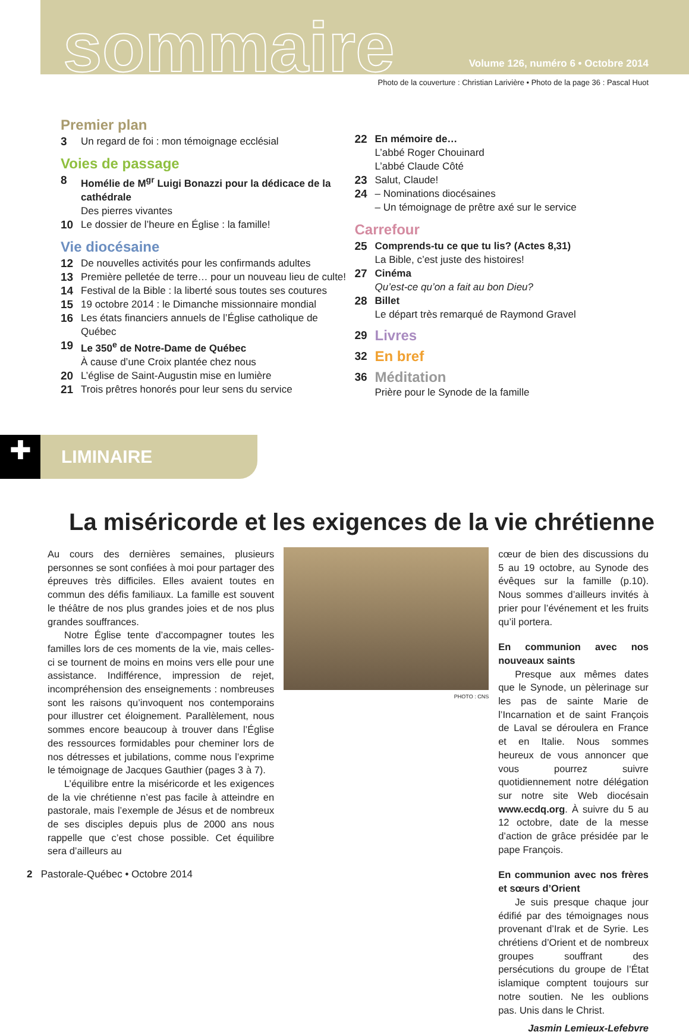sommaire
Volume 126, numéro 6 • Octobre 2014
Photo de la couverture : Christian Larivière • Photo de la page 36 : Pascal Huot
Premier plan
3 Un regard de foi : mon témoignage ecclésial
Voies de passage
8 Homélie de M<sup>gr</sup> Luigi Bonazzi pour la dédicace de la cathédrale
Des pierres vivantes
10 Le dossier de l’heure en Église : la famille!
Vie diocésaine
12 De nouvelles activités pour les confirmands adultes
13 Première pelletée de terre… pour un nouveau lieu de culte!
14 Festival de la Bible : la liberté sous toutes ses coutures
15 19 octobre 2014 : le Dimanche missionnaire mondial
16 Les états financiers annuels de l’Église catholique de Québec
19 Le 350<sup>e</sup> de Notre-Dame de Québec
À cause d’une Croix plantée chez nous
20 L’église de Saint-Augustin mise en lumière
21 Trois prêtres honorés pour leur sens du service
22 En mémoire de…
L’abbé Roger Chouinard
L’abbé Claude Côté
23 Salut, Claude!
24 – Nominations diocésaines
– Un témoignage de prêtre axé sur le service
Carrefour
25 Comprends-tu ce que tu lis? (Actes 8,31)
La Bible, c’est juste des histoires!
27 Cinéma
Qu’est-ce qu’on a fait au bon Dieu?
28 Billet
Le départ très remarqué de Raymond Gravel
29 Livres
32 En bref
36 Méditation
Prière pour le Synode de la famille
✚
LIMINAIRE
La miséricorde et les exigences de la vie chrétienne
Au cours des dernières semaines, plusieurs personnes se sont confiées à moi pour partager des épreuves très difficiles. Elles avaient toutes en commun des défis familiaux. La famille est souvent le théâtre de nos plus grandes joies et de nos plus grandes souffrances.
Notre Église tente d’accompagner toutes les familles lors de ces moments de la vie, mais celles-ci se tournent de moins en moins vers elle pour une assistance. Indifférence, impression de rejet, incompréhension des enseignements : nombreuses sont les raisons qu’invoquent nos contemporains pour illustrer cet éloignement. Parallèlement, nous sommes encore beaucoup à trouver dans l’Église des ressources formidables pour cheminer lors de nos détresses et jubilations, comme nous l’exprime le témoignage de Jacques Gauthier (pages 3 à 7).
L’équilibre entre la miséricorde et les exigences de la vie chrétienne n’est pas facile à atteindre en pastorale, mais l’exemple de Jésus et de nombreux de ses disciples depuis plus de 2000 ans nous rappelle que c’est chose possible. Cet équilibre sera d’ailleurs au
PHOTO : CNS
cœur de bien des discussions du 5 au 19 octobre, au Synode des évêques sur la famille (p.10). Nous sommes d’ailleurs invités à prier pour l’événement et les fruits qu’il portera.
En communion avec nos nouveaux saints
Presque aux mêmes dates que le Synode, un pèlerinage sur les pas de sainte Marie de l’Incarnation et de saint François de Laval se déroulera en France et en Italie. Nous sommes heureux de vous annoncer que vous pourrez suivre quotidiennement notre délégation sur notre site Web diocésain www.ecdq.org. À suivre du 5 au 12 octobre, date de la messe d’action de grâce présidée par le pape François.
En communion avec nos frères et sœurs d’Orient
Je suis presque chaque jour édifié par des témoignages nous provenant d’Irak et de Syrie. Les chrétiens d’Orient et de nombreux groupes souffrant des persécutions du groupe de l’État islamique comptent toujours sur notre soutien. Ne les oublions pas. Unis dans le Christ.
Jasmin Lemieux-Lefebvre
2 Pastorale-Québec • Octobre 2014